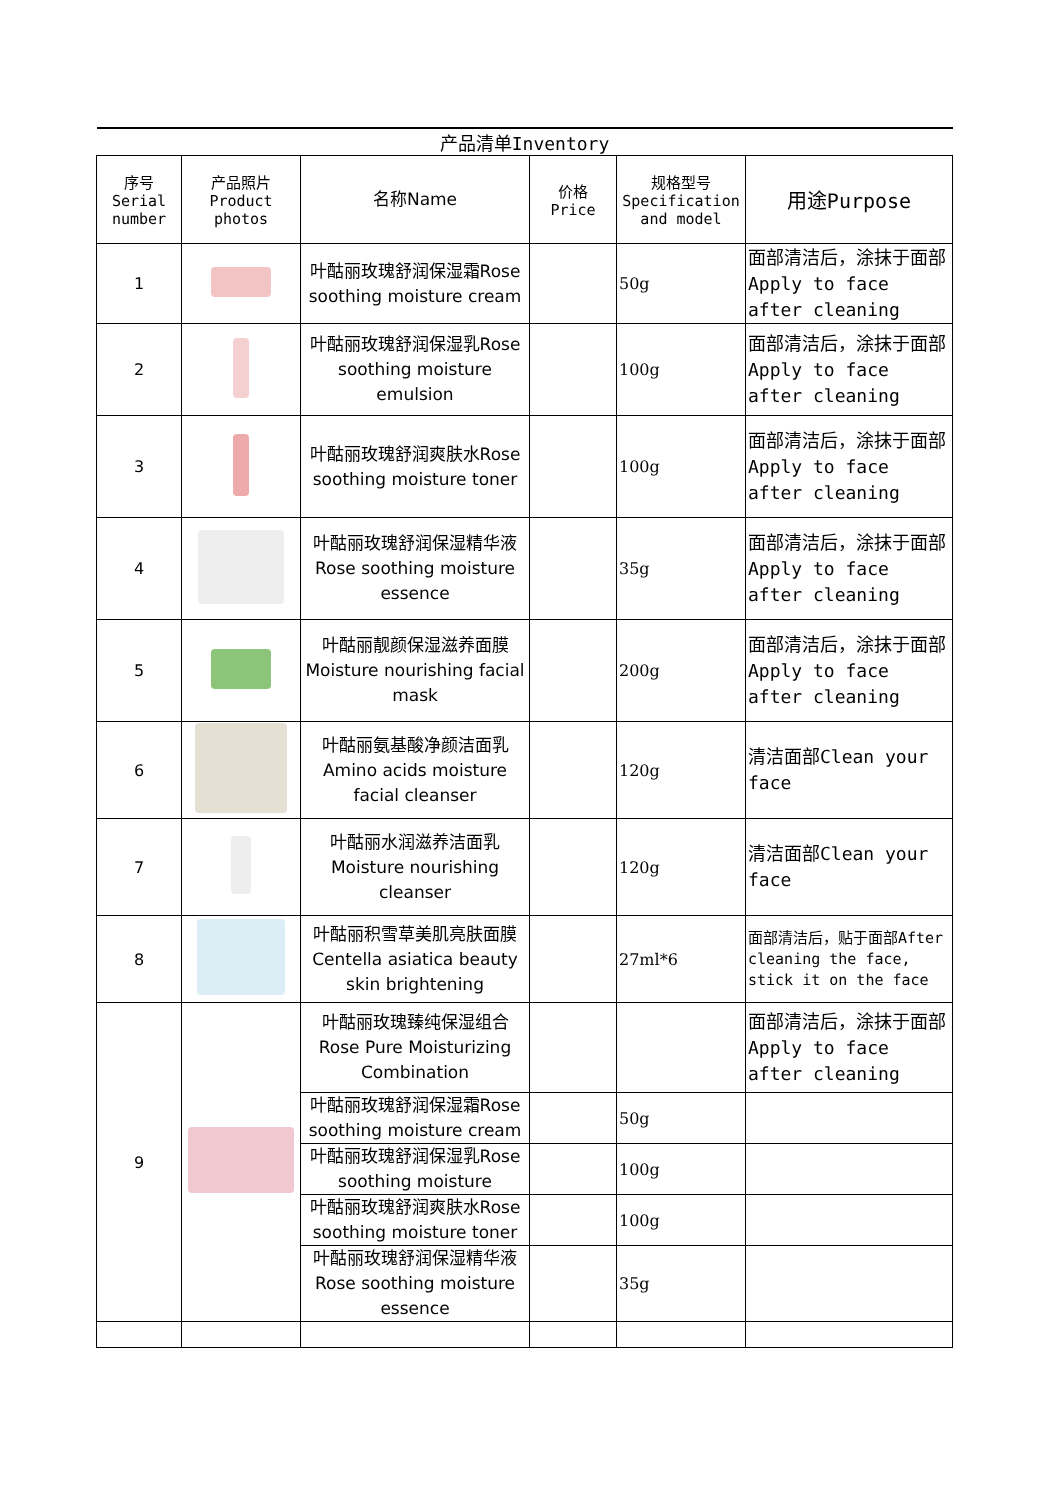| 产品清单Inventory | | | | | |
| --- | --- | --- | --- | --- | --- |
| 序号 Serial number | 产品照片 Product photos | 名称Name | 价格 Price | 规格型号 Specification and model | 用途Purpose |
| 1 | | 叶酤丽玫瑰舒润保湿霜Rose soothing moisture cream | | 50g | 面部清洁后，涂抹于面部Apply to face after cleaning |
| 2 | | 叶酤丽玫瑰舒润保湿乳Rose soothing moisture emulsion | | 100g | 面部清洁后，涂抹于面部Apply to face after cleaning |
| 3 | | 叶酤丽玫瑰舒润爽肤水Rose soothing moisture toner | | 100g | 面部清洁后，涂抹于面部Apply to face after cleaning |
| 4 | | 叶酤丽玫瑰舒润保湿精华液 Rose soothing moisture essence | | 35g | 面部清洁后，涂抹于面部Apply to face after cleaning |
| 5 | | 叶酤丽靓颜保湿滋养面膜 Moisture nourishing facial mask | | 200g | 面部清洁后，涂抹于面部Apply to face after cleaning |
| 6 | | 叶酤丽氨基酸净颜洁面乳 Amino acids moisture facial cleanser | | 120g | 清洁面部Clean your face |
| 7 | | 叶酤丽水润滋养洁面乳 Moisture nourishing cleanser | | 120g | 清洁面部Clean your face |
| 8 | | 叶酤丽积雪草美肌亮肤面膜 Centella asiatica beauty skin brightening | | 27ml*6 | 面部清洁后，贴于面部After cleaning the face, stick it on the face |
| 9 | | 叶酤丽玫瑰臻纯保湿组合 Rose Pure Moisturizing Combination | | | 面部清洁后，涂抹于面部Apply to face after cleaning |
| | | 叶酤丽玫瑰舒润保湿霜Rose soothing moisture cream | | 50g | |
| | | 叶酤丽玫瑰舒润保湿乳Rose soothing moisture | | 100g | |
| | | 叶酤丽玫瑰舒润爽肤水Rose soothing moisture toner | | 100g | |
| | | 叶酤丽玫瑰舒润保湿精华液 Rose soothing moisture essence | | 35g | |